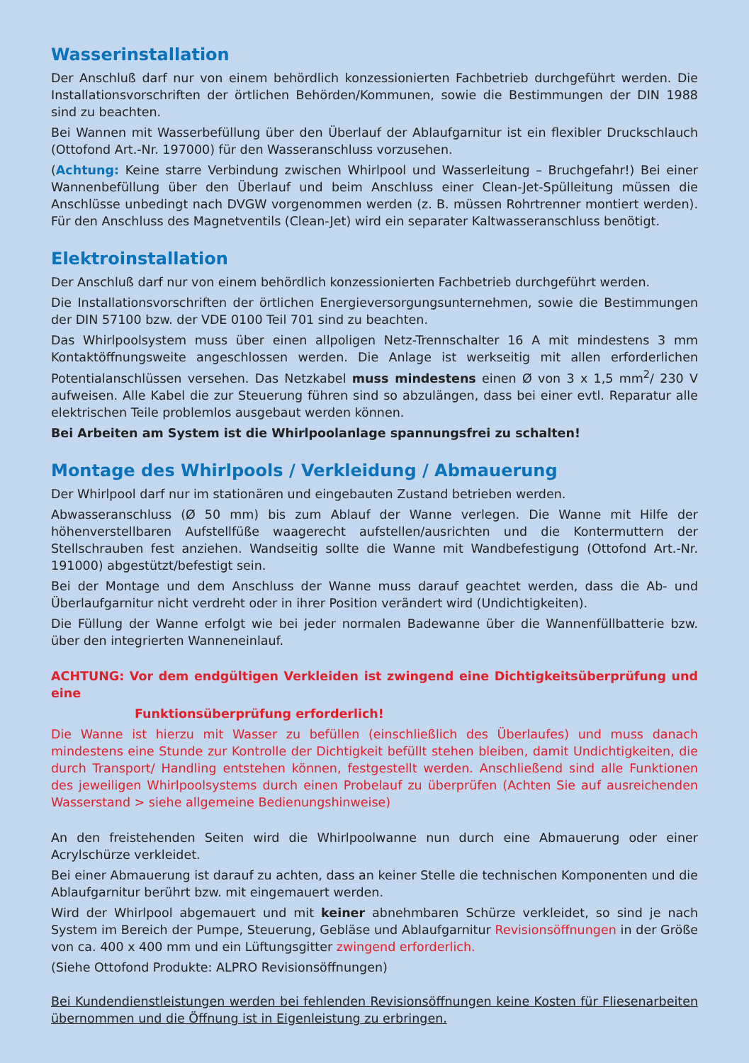Wasserinstallation
Der Anschluß darf nur von einem behördlich konzessionierten Fachbetrieb durchgeführt werden. Die Installationsvorschriften der örtlichen Behörden/Kommunen, sowie die Bestimmungen der DIN 1988 sind zu beachten.
Bei Wannen mit Wasserbefüllung über den Überlauf der Ablaufgarnitur ist ein flexibler Druckschlauch (Ottofond Art.-Nr. 197000) für den Wasseranschluss vorzusehen.
(Achtung: Keine starre Verbindung zwischen Whirlpool und Wasserleitung – Bruchgefahr!) Bei einer Wannenbefüllung über den Überlauf und beim Anschluss einer Clean-Jet-Spülleitung müssen die Anschlüsse unbedingt nach DVGW vorgenommen werden (z. B. müssen Rohrtrenner montiert werden). Für den Anschluss des Magnetventils (Clean-Jet) wird ein separater Kaltwasseranschluss benötigt.
Elektroinstallation
Der Anschluß darf nur von einem behördlich konzessionierten Fachbetrieb durchgeführt werden.
Die Installationsvorschriften der örtlichen Energieversorgungsunternehmen, sowie die Bestimmungen der DIN 57100 bzw. der VDE 0100 Teil 701 sind zu beachten.
Das Whirlpoolsystem muss über einen allpoligen Netz-Trennschalter 16 A mit mindestens 3 mm Kontaktöffnungsweite angeschlossen werden. Die Anlage ist werkseitig mit allen erforderlichen Potentialanschlüssen versehen. Das Netzkabel muss mindestens einen Ø von 3 x 1,5 mm<sup>2</sup>/ 230 V aufweisen. Alle Kabel die zur Steuerung führen sind so abzulängen, dass bei einer evtl. Reparatur alle elektrischen Teile problemlos ausgebaut werden können.
Bei Arbeiten am System ist die Whirlpoolanlage spannungsfrei zu schalten!
Montage des Whirlpools / Verkleidung / Abmauerung
Der Whirlpool darf nur im stationären und eingebauten Zustand betrieben werden.
Abwasseranschluss (Ø 50 mm) bis zum Ablauf der Wanne verlegen. Die Wanne mit Hilfe der höhenverstellbaren Aufstellfüße waagerecht aufstellen/ausrichten und die Kontermuttern der Stellschrauben fest anziehen. Wandseitig sollte die Wanne mit Wandbefestigung (Ottofond Art.-Nr. 191000) abgestützt/befestigt sein.
Bei der Montage und dem Anschluss der Wanne muss darauf geachtet werden, dass die Ab- und Überlaufgarnitur nicht verdreht oder in ihrer Position verändert wird (Undichtigkeiten).
Die Füllung der Wanne erfolgt wie bei jeder normalen Badewanne über die Wannenfüllbatterie bzw. über den integrierten Wanneneinlauf.
ACHTUNG: Vor dem endgültigen Verkleiden ist zwingend eine Dichtigkeitsüberprüfung und eine
Funktionsüberprüfung erforderlich!
Die Wanne ist hierzu mit Wasser zu befüllen (einschließlich des Überlaufes) und muss danach mindestens eine Stunde zur Kontrolle der Dichtigkeit befüllt stehen bleiben, damit Undichtigkeiten, die durch Transport/ Handling entstehen können, festgestellt werden. Anschließend sind alle Funktionen des jeweiligen Whirlpoolsystems durch einen Probelauf zu überprüfen (Achten Sie auf ausreichenden Wasserstand > siehe allgemeine Bedienungshinweise)
An den freistehenden Seiten wird die Whirlpoolwanne nun durch eine Abmauerung oder einer Acrylschürze verkleidet.
Bei einer Abmauerung ist darauf zu achten, dass an keiner Stelle die technischen Komponenten und die Ablaufgarnitur berührt bzw. mit eingemauert werden.
Wird der Whirlpool abgemauert und mit keiner abnehmbaren Schürze verkleidet, so sind je nach System im Bereich der Pumpe, Steuerung, Gebläse und Ablaufgarnitur Revisionsöffnungen in der Größe von ca. 400 x 400 mm und ein Lüftungsgitter zwingend erforderlich.
(Siehe Ottofond Produkte: ALPRO Revisionsöffnungen)
Bei Kundendienstleistungen werden bei fehlenden Revisionsöffnungen keine Kosten für Fliesenarbeiten übernommen und die Öffnung ist in Eigenleistung zu erbringen.